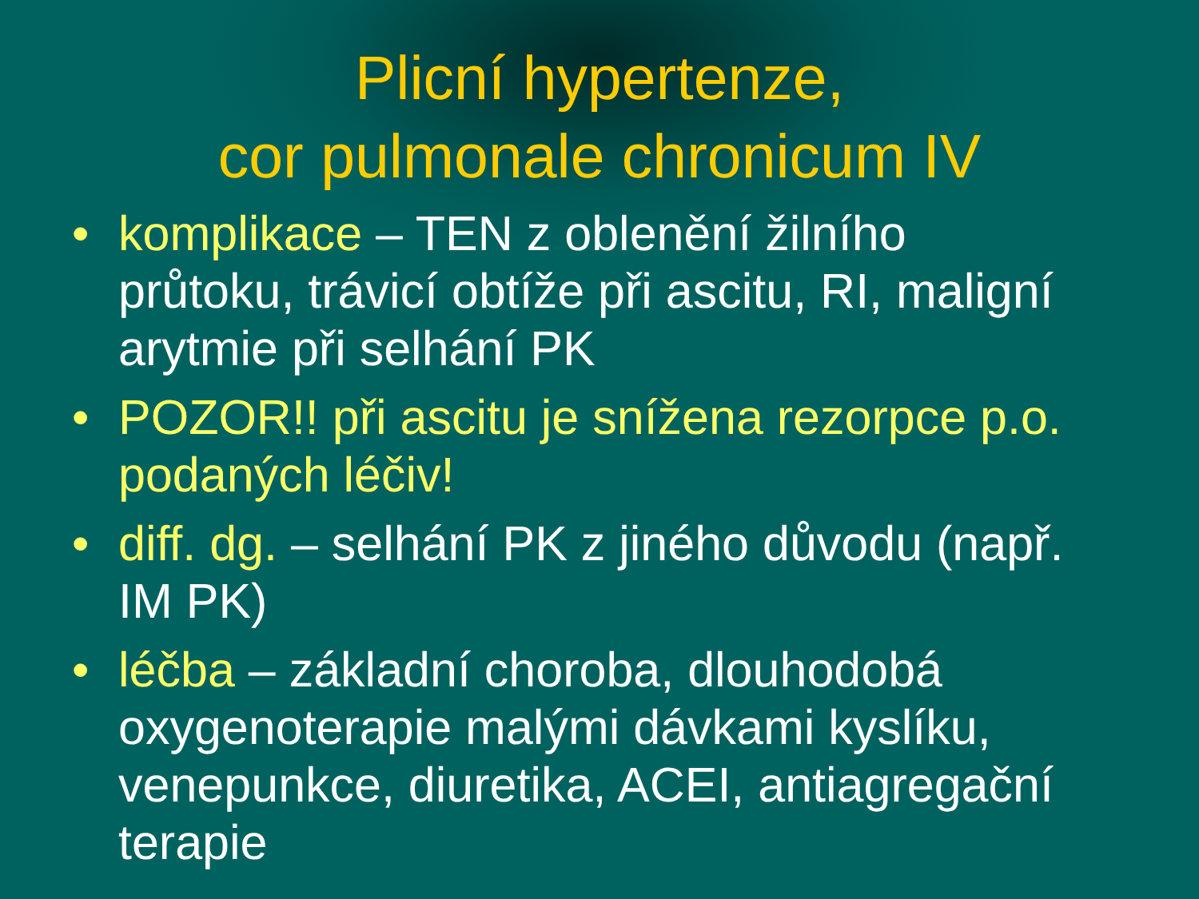Plicní hypertenze,
cor pulmonale chronicum IV
• komplikace – TEN z oblenění žilního průtoku, trávicí obtíže při ascitu, RI, maligní arytmie při selhání PK
• POZOR!! při ascitu je snížena rezorpce p.o. podaných léčiv!
• diff. dg. – selhání PK z jiného důvodu (např. IM PK)
• léčba – základní choroba, dlouhodobá oxygenoterapie malými dávkami kyslíku, venepunkce, diuretika, ACEI, antiagregační terapie